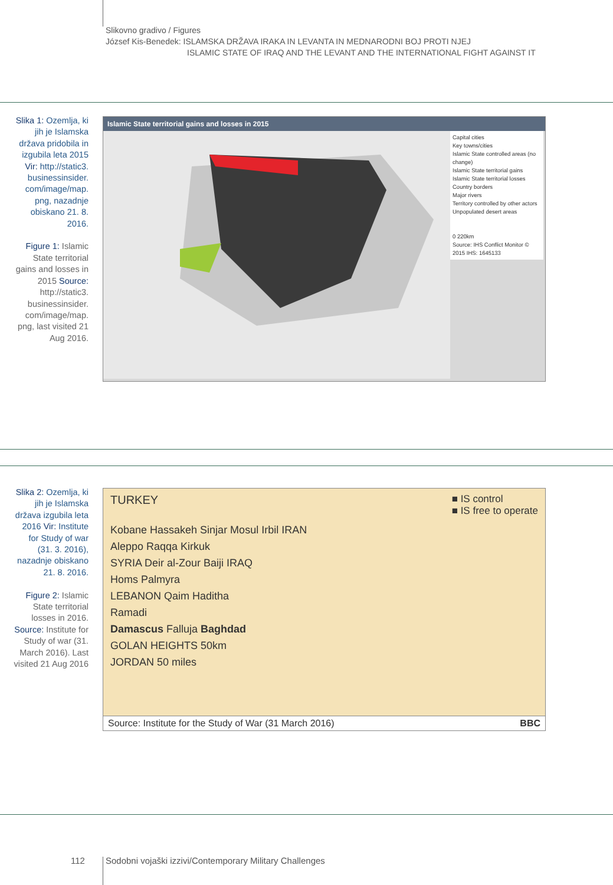Slikovno gradivo / Figures
József Kis-Benedek: ISLAMSKA DRŽAVA IRAKA IN LEVANTA IN MEDNARODNI BOJ PROTI NJEJ
ISLAMIC STATE OF IRAQ AND THE LEVANT AND THE INTERNATIONAL FIGHT AGAINST IT
Slika 1: Ozemlja, ki jih je Islamska država pridobila in izgubila leta 2015 Vir: http://static3. businessinsider. com/image/map. png, nazadnje obiskano 21. 8. 2016.
Figure 1: Islamic State territorial gains and losses in 2015 Source: http://static3. businessinsider. com/image/map. png, last visited 21 Aug 2016.
Islamic State territorial gains and losses in 2015
Capital cities
Key towns/cities
Islamic State controlled areas (no change)
Islamic State territorial gains
Islamic State territorial losses
Country borders
Major rivers
Territory controlled by other actors
Unpopulated desert areas
0 220km
Source: IHS Conflict Monitor © 2015 IHS: 1645133
TURKEY Kobane Tal Abyad Qamishli Hasaka Mosul Erbil IRAN Aleppo Raqqa Deir al-Zour Kirkuk Hama Homs Baiji Tikrit Palmyra SYRIA LEBANON Damascus IRAQ Baghdad Ramadi ISRAEL Rutba JORDAN SAUDI ARABIA
Slika 2: Ozemlja, ki jih je Islamska država izgubila leta 2016 Vir: Institute for Study of war (31. 3. 2016), nazadnje obiskano 21. 8. 2016.
Figure 2: Islamic State territorial losses in 2016. Source: Institute for Study of war (31. March 2016). Last visited 21 Aug 2016
TURKEY ■ IS control
■ IS free to operate
Kobane Hassakeh Sinjar Mosul Irbil IRAN
Aleppo Raqqa Kirkuk
SYRIA Deir al-Zour Baiji IRAQ
Homs Palmyra
LEBANON Qaim Haditha
Ramadi
Damascus Falluja Baghdad
GOLAN HEIGHTS 50km
JORDAN 50 miles
Source: Institute for the Study of War (31 March 2016) BBC
112
Sodobni vojaški izzivi/Contemporary Military Challenges